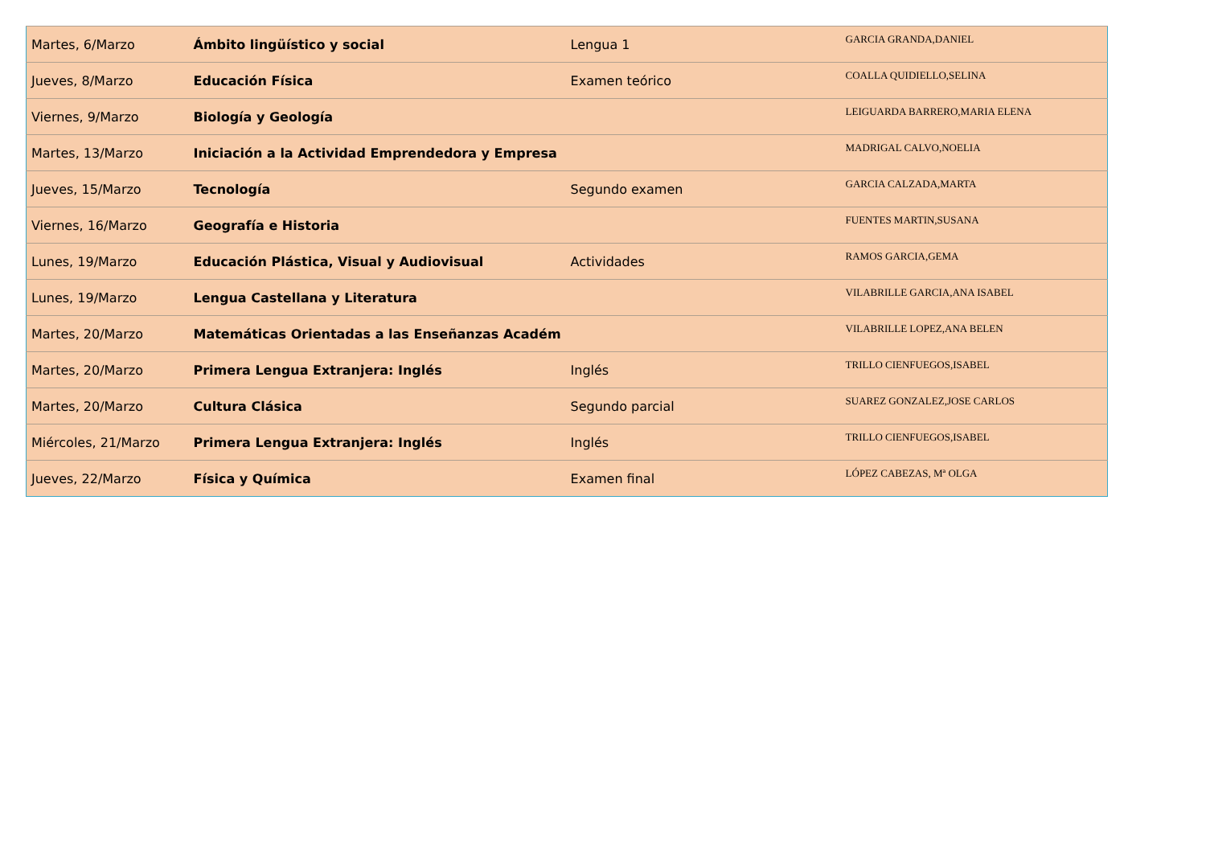| Martes, 6/Marzo | Ámbito lingüístico y social | Lengua 1 | GARCIA GRANDA,DANIEL |
| Jueves, 8/Marzo | Educación Física | Examen teórico | COALLA QUIDIELLO,SELINA |
| Viernes, 9/Marzo | Biología y Geología | | LEIGUARDA BARRERO,MARIA ELENA |
| Martes, 13/Marzo | Iniciación a la Actividad Emprendedora y Empresa | | MADRIGAL CALVO,NOELIA |
| Jueves, 15/Marzo | Tecnología | Segundo examen | GARCIA CALZADA,MARTA |
| Viernes, 16/Marzo | Geografía e Historia | | FUENTES MARTIN,SUSANA |
| Lunes, 19/Marzo | Educación Plástica, Visual y Audiovisual | Actividades | RAMOS GARCIA,GEMA |
| Lunes, 19/Marzo | Lengua Castellana y Literatura | | VILABRILLE GARCIA,ANA ISABEL |
| Martes, 20/Marzo | Matemáticas Orientadas a las Enseñanzas Académ | | VILABRILLE LOPEZ,ANA BELEN |
| Martes, 20/Marzo | Primera Lengua Extranjera: Inglés | Inglés | TRILLO CIENFUEGOS,ISABEL |
| Martes, 20/Marzo | Cultura Clásica | Segundo parcial | SUAREZ GONZALEZ,JOSE CARLOS |
| Miércoles, 21/Marzo | Primera Lengua Extranjera: Inglés | Inglés | TRILLO CIENFUEGOS,ISABEL |
| Jueves, 22/Marzo | Física y Química | Examen final | LÓPEZ CABEZAS, Mª OLGA |